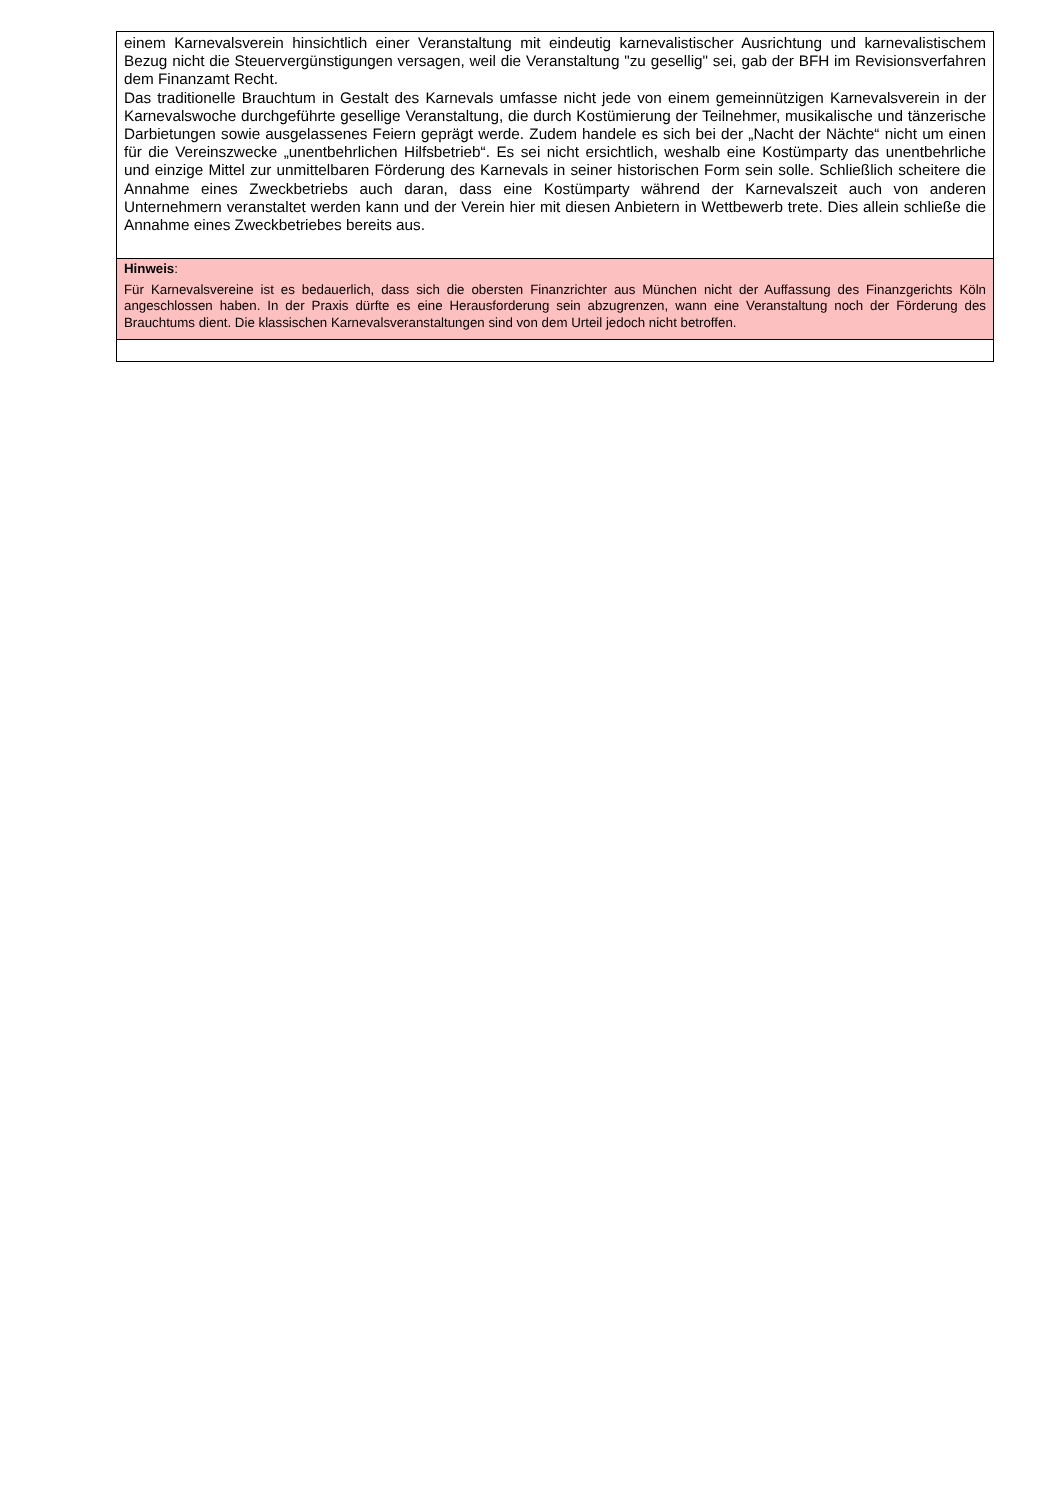einem Karnevalsverein hinsichtlich einer Veranstaltung mit eindeutig karnevalistischer Ausrichtung und karnevalistischem Bezug nicht die Steuervergünstigungen versagen, weil die Veranstaltung "zu gesellig" sei, gab der BFH im Revisionsverfahren dem Finanzamt Recht.
Das traditionelle Brauchtum in Gestalt des Karnevals umfasse nicht jede von einem gemeinnützigen Karnevalsverein in der Karnevalswoche durchgeführte gesellige Veranstaltung, die durch Kostümierung der Teilnehmer, musikalische und tänzerische Darbietungen sowie ausgelassenes Feiern geprägt werde. Zudem handele es sich bei der „Nacht der Nächte“ nicht um einen für die Vereinszwecke „unentbehrlichen Hilfsbetrieb“. Es sei nicht ersichtlich, weshalb eine Kostümparty das unentbehrliche und einzige Mittel zur unmittelbaren Förderung des Karnevals in seiner historischen Form sein solle. Schließlich scheitere die Annahme eines Zweckbetriebs auch daran, dass eine Kostümparty während der Karnevalszeit auch von anderen Unternehmern veranstaltet werden kann und der Verein hier mit diesen Anbietern in Wettbewerb trete. Dies allein schließe die Annahme eines Zweckbetriebes bereits aus.
Hinweis:
Für Karnevalsvereine ist es bedauerlich, dass sich die obersten Finanzrichter aus München nicht der Auffassung des Finanzgerichts Köln angeschlossen haben. In der Praxis dürfte es eine Herausforderung sein abzugrenzen, wann eine Veranstaltung noch der Förderung des Brauchtums dient. Die klassischen Karnevalsveranstaltungen sind von dem Urteil jedoch nicht betroffen.